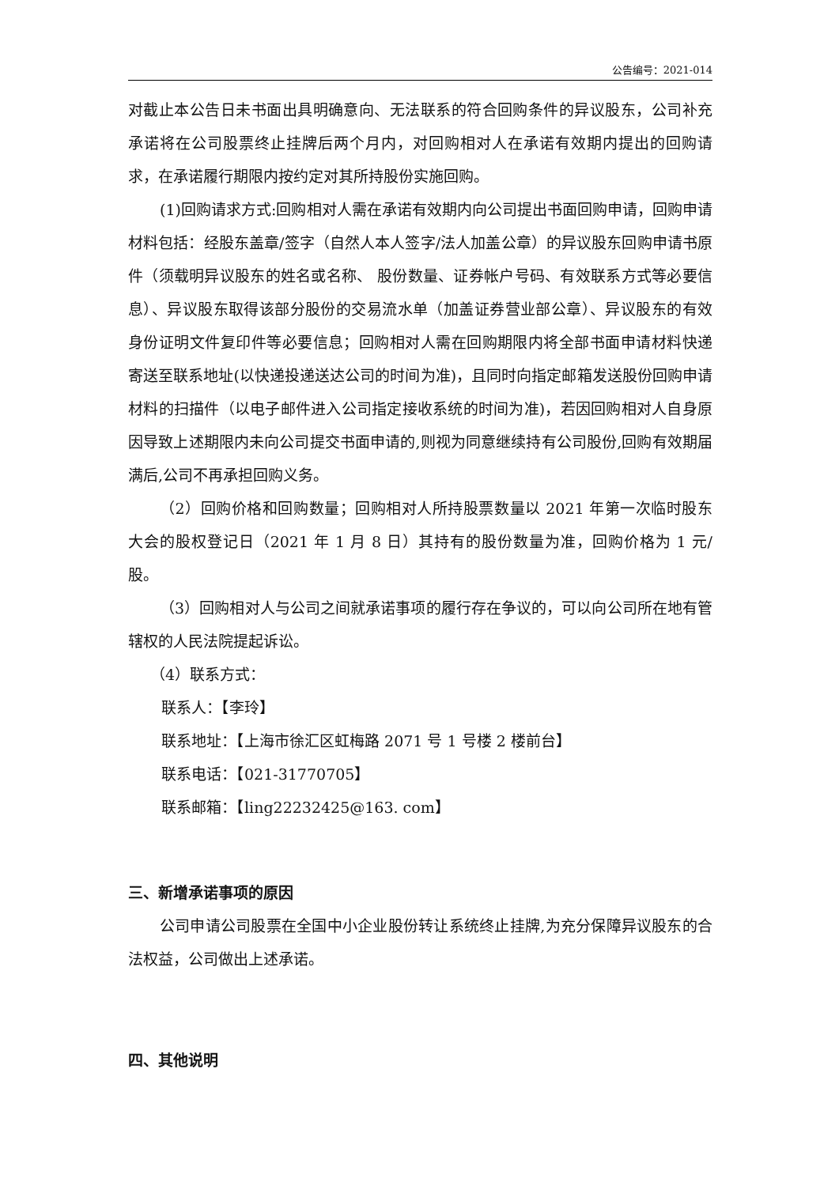公告编号：2021-014
对截止本公告日未书面出具明确意向、无法联系的符合回购条件的异议股东，公司补充承诺将在公司股票终止挂牌后两个月内，对回购相对人在承诺有效期内提出的回购请求，在承诺履行期限内按约定对其所持股份实施回购。
(1)回购请求方式:回购相对人需在承诺有效期内向公司提出书面回购申请，回购申请材料包括：经股东盖章/签字（自然人本人签字/法人加盖公章）的异议股东回购申请书原件（须载明异议股东的姓名或名称、 股份数量、证券帐户号码、有效联系方式等必要信息）、异议股东取得该部分股份的交易流水单（加盖证券营业部公章）、异议股东的有效身份证明文件复印件等必要信息；回购相对人需在回购期限内将全部书面申请材料快递寄送至联系地址(以快递投递送达公司的时间为准)，且同时向指定邮箱发送股份回购申请材料的扫描件（以电子邮件进入公司指定接收系统的时间为准)，若因回购相对人自身原因导致上述期限内未向公司提交书面申请的,则视为同意继续持有公司股份,回购有效期届满后,公司不再承担回购义务。
（2）回购价格和回购数量；回购相对人所持股票数量以 2021 年第一次临时股东大会的股权登记日（2021 年 1 月 8 日）其持有的股份数量为准，回购价格为 1 元/股。
（3）回购相对人与公司之间就承诺事项的履行存在争议的，可以向公司所在地有管辖权的人民法院提起诉讼。
（4）联系方式：
联系人：【李玲】
联系地址：【上海市徐汇区虹梅路 2071 号 1 号楼 2 楼前台】
联系电话：【021-31770705】
联系邮箱：【ling22232425@163. com】
三、新增承诺事项的原因
公司申请公司股票在全国中小企业股份转让系统终止挂牌,为充分保障异议股东的合法权益，公司做出上述承诺。
四、其他说明